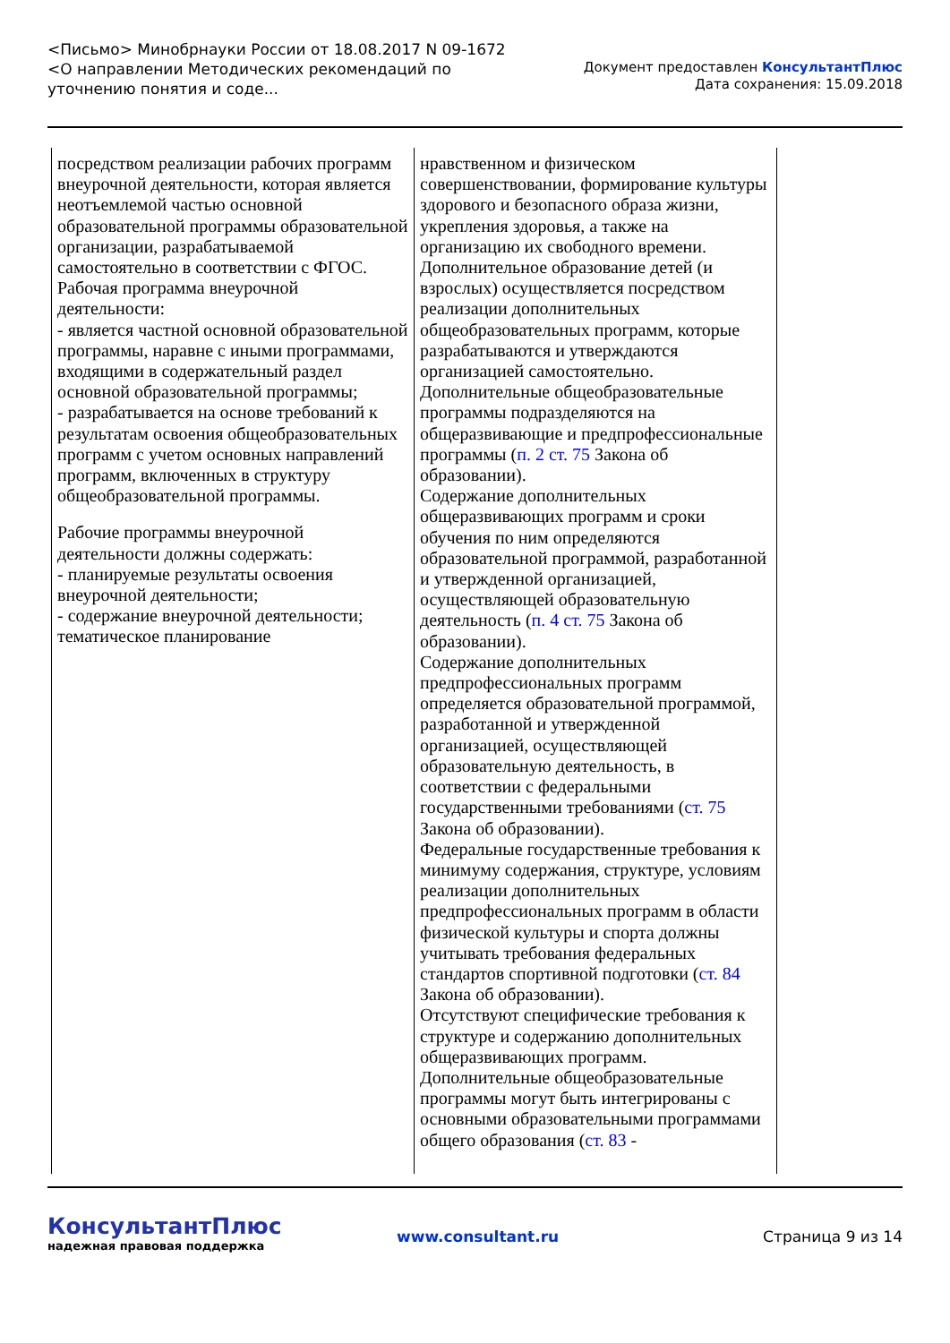<Письмо> Минобрнауки России от 18.08.2017 N 09-1672
<О направлении Методических рекомендаций по уточнению понятия и соде...
Документ предоставлен КонсультантПлюс
Дата сохранения: 15.09.2018
| посредством реализации рабочих программ внеурочной деятельности, которая является неотъемлемой частью основной образовательной программы образовательной организации, разрабатываемой самостоятельно в соответствии с ФГОС. Рабочая программа внеурочной деятельности: - является частной основной образовательной программы, наравне с иными программами, входящими в содержательный раздел основной образовательной программы; - разрабатывается на основе требований к результатам освоения общеобразовательных программ с учетом основных направлений программ, включенных в структуру общеобразовательной программы. Рабочие программы внеурочной деятельности должны содержать: - планируемые результаты освоения внеурочной деятельности; - содержание внеурочной деятельности; тематическое планирование | нравственном и физическом совершенствовании, формирование культуры здорового и безопасного образа жизни, укрепления здоровья, а также на организацию их свободного времени. Дополнительное образование детей (и взрослых) осуществляется посредством реализации дополнительных общеобразовательных программ, которые разрабатываются и утверждаются организацией самостоятельно. Дополнительные общеобразовательные программы подразделяются на общеразвивающие и предпрофессиональные программы ( п. 2 ст. 75 Закона об образовании). Содержание дополнительных общеразвивающих программ и сроки обучения по ним определяются образовательной программой, разработанной и утвержденной организацией, осуществляющей образовательную деятельность ( п. 4 ст. 75 Закона об образовании). Содержание дополнительных предпрофессиональных программ определяется образовательной программой, разработанной и утвержденной организацией, осуществляющей образовательную деятельность, в соответствии с федеральными государственными требованиями ( ст. 75 Закона об образовании). Федеральные государственные требования к минимуму содержания, структуре, условиям реализации дополнительных предпрофессиональных программ в области физической культуры и спорта должны учитывать требования федеральных стандартов спортивной подготовки ( ст. 84 Закона об образовании). Отсутствуют специфические требования к структуре и содержанию дополнительных общеразвивающих программ. Дополнительные общеобразовательные программы могут быть интегрированы с основными образовательными программами общего образования ( ст. 83 - |
КонсультантПлюс
надежная правовая поддержка
www.consultant.ru Страница 9 из 14